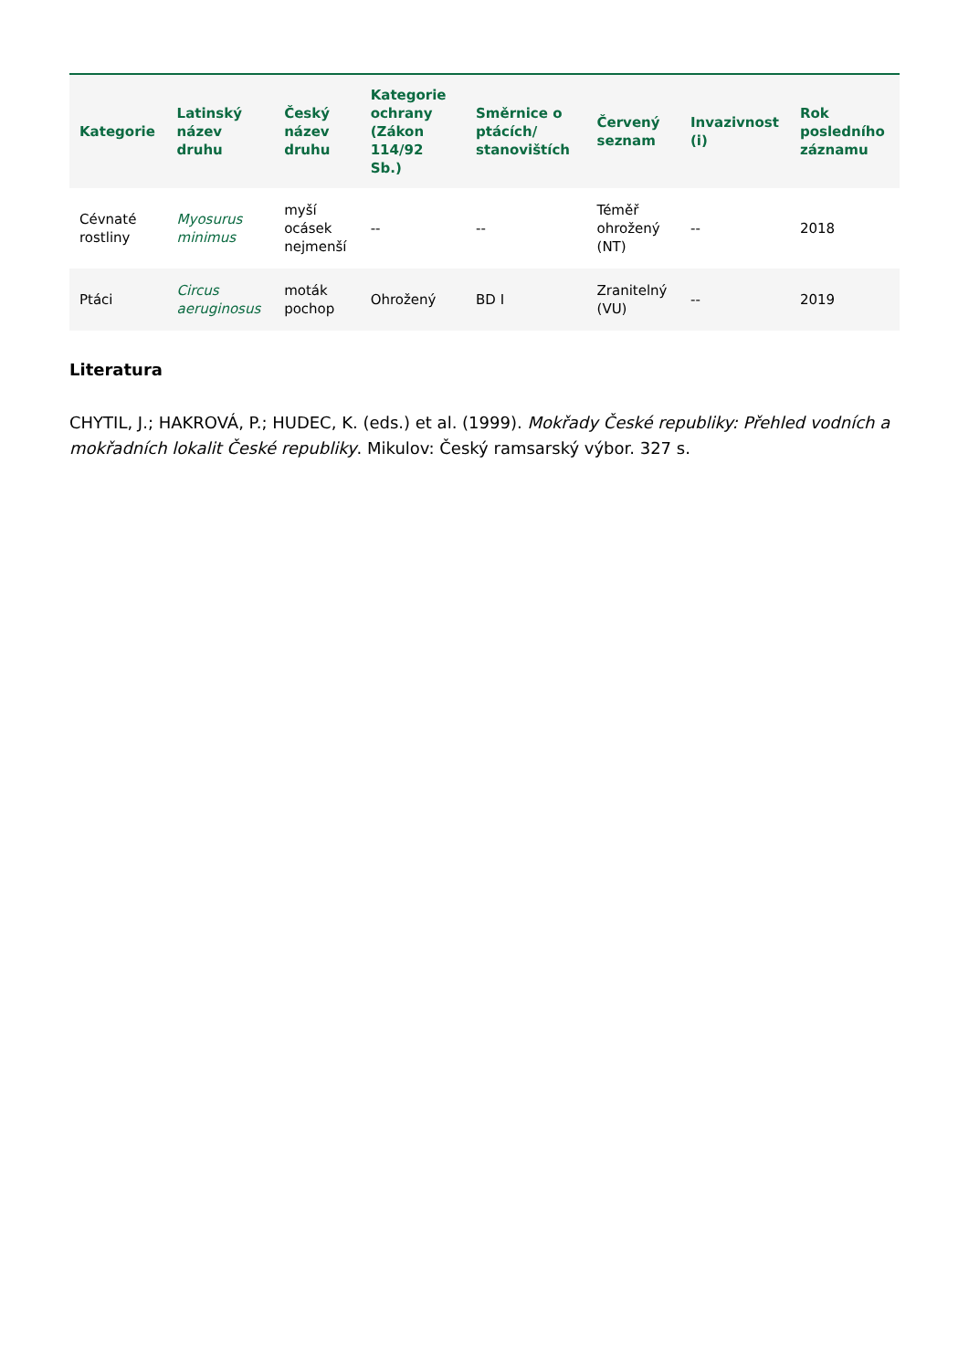| Kategorie | Latinský název druhu | Český název druhu | Kategorie ochrany (Zákon 114/92 Sb.) | Směrnice o ptácích/ stanovištích | Červený seznam | Invazivnost (i) | Rok posledního záznamu |
| --- | --- | --- | --- | --- | --- | --- | --- |
| Cévnaté rostliny | Myosurus minimus | myší ocásek nejmenší | -- | -- | Téměř ohrožený (NT) | -- | 2018 |
| Ptáci | Circus aeruginosus | moták pochop | Ohrožený | BD I | Zranitelný (VU) | -- | 2019 |
Literatura
CHYTIL, J.; HAKROVÁ, P.; HUDEC, K. (eds.) et al. (1999). Mokřady České republiky: Přehled vodních a mokřadních lokalit České republiky. Mikulov: Český ramsarský výbor. 327 s.